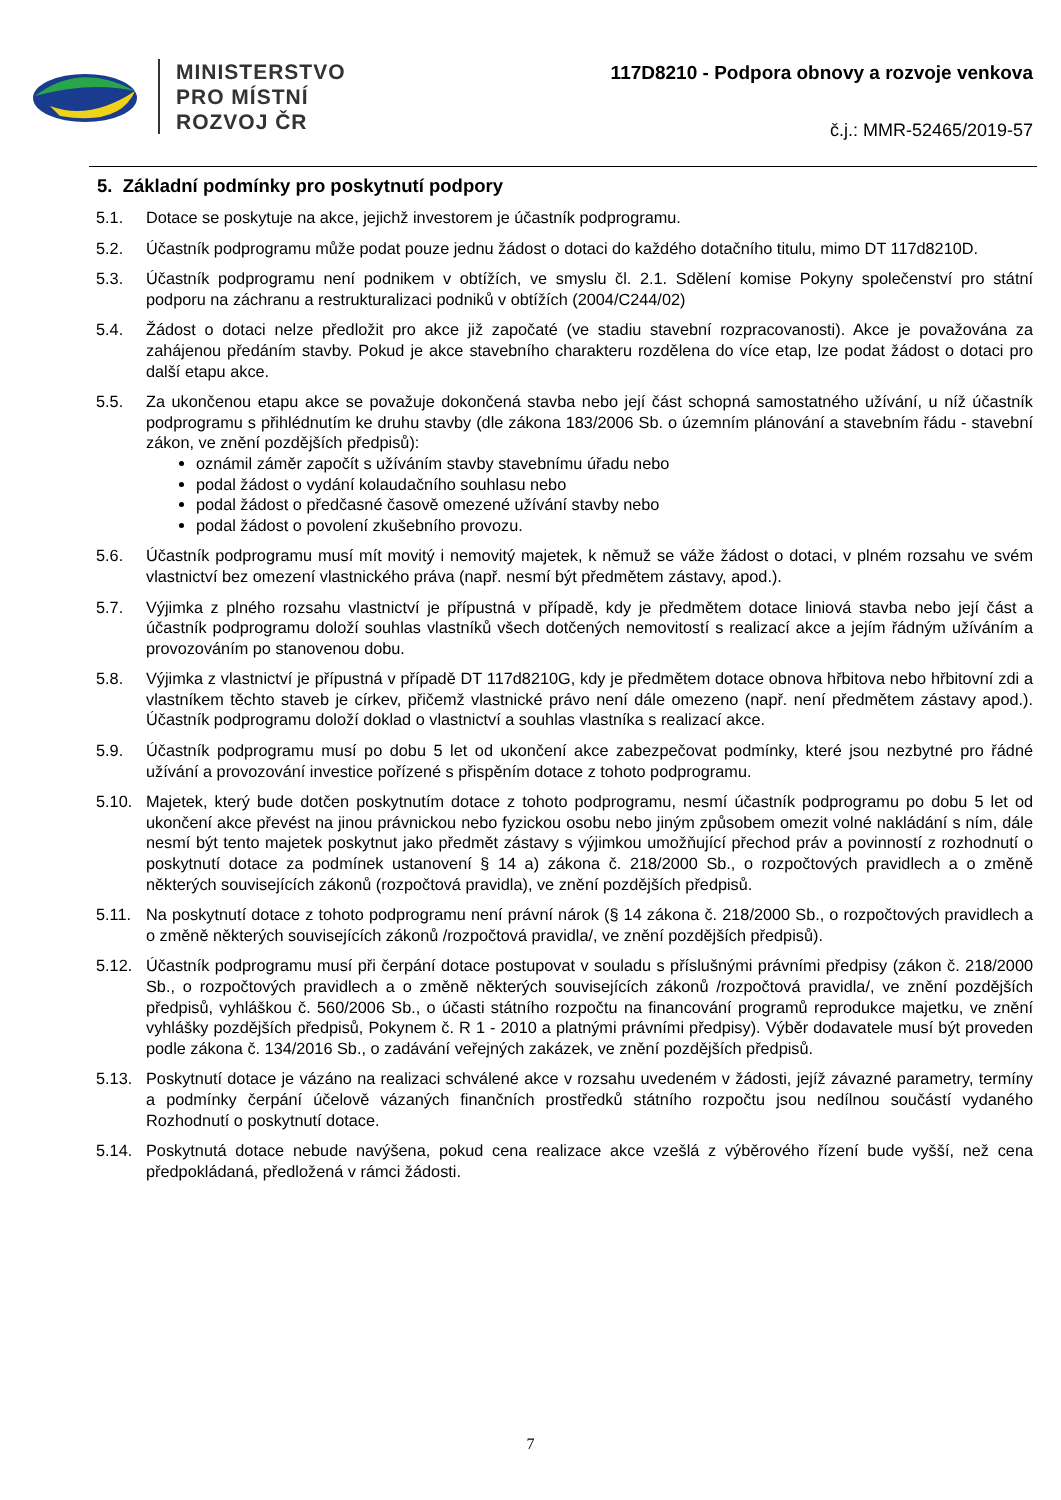MINISTERSTVO
PRO MÍSTNÍ
ROZVOJ ČR
117D8210 - Podpora obnovy a rozvoje venkova
č.j.: MMR-52465/2019-57
5. Základní podmínky pro poskytnutí podpory
5.1. Dotace se poskytuje na akce, jejichž investorem je účastník podprogramu.
5.2. Účastník podprogramu může podat pouze jednu žádost o dotaci do každého dotačního titulu, mimo DT 117d8210D.
5.3. Účastník podprogramu není podnikem v obtížích, ve smyslu čl. 2.1. Sdělení komise Pokyny společenství pro státní podporu na záchranu a restrukturalizaci podniků v obtížích (2004/C244/02)
5.4. Žádost o dotaci nelze předložit pro akce již započaté (ve stadiu stavební rozpracovanosti). Akce je považována za zahájenou předáním stavby. Pokud je akce stavebního charakteru rozdělena do více etap, lze podat žádost o dotaci pro další etapu akce.
5.5. Za ukončenou etapu akce se považuje dokončená stavba nebo její část schopná samostatného užívání, u níž účastník podprogramu s přihlédnutím ke druhu stavby (dle zákona 183/2006 Sb. o územním plánování a stavebním řádu - stavební zákon, ve znění pozdějších předpisů):
oznámil záměr započít s užíváním stavby stavebnímu úřadu nebo
podal žádost o vydání kolaudačního souhlasu nebo
podal žádost o předčasné časově omezené užívání stavby nebo
podal žádost o povolení zkušebního provozu.
5.6. Účastník podprogramu musí mít movitý i nemovitý majetek, k němuž se váže žádost o dotaci, v plném rozsahu ve svém vlastnictví bez omezení vlastnického práva (např. nesmí být předmětem zástavy, apod.).
5.7. Výjimka z plného rozsahu vlastnictví je přípustná v případě, kdy je předmětem dotace liniová stavba nebo její část a účastník podprogramu doloží souhlas vlastníků všech dotčených nemovitostí s realizací akce a jejím řádným užíváním a provozováním po stanovenou dobu.
5.8. Výjimka z vlastnictví je přípustná v případě DT 117d8210G, kdy je předmětem dotace obnova hřbitova nebo hřbitovní zdi a vlastníkem těchto staveb je církev, přičemž vlastnické právo není dále omezeno (např. není předmětem zástavy apod.). Účastník podprogramu doloží doklad o vlastnictví a souhlas vlastníka s realizací akce.
5.9. Účastník podprogramu musí po dobu 5 let od ukončení akce zabezpečovat podmínky, které jsou nezbytné pro řádné užívání a provozování investice pořízené s přispěním dotace z tohoto podprogramu.
5.10. Majetek, který bude dotčen poskytnutím dotace z tohoto podprogramu, nesmí účastník podprogramu po dobu 5 let od ukončení akce převést na jinou právnickou nebo fyzickou osobu nebo jiným způsobem omezit volné nakládání s ním, dále nesmí být tento majetek poskytnut jako předmět zástavy s výjimkou umožňující přechod práv a povinností z rozhodnutí o poskytnutí dotace za podmínek ustanovení § 14 a) zákona č. 218/2000 Sb., o rozpočtových pravidlech a o změně některých souvisejících zákonů (rozpočtová pravidla), ve znění pozdějších předpisů.
5.11. Na poskytnutí dotace z tohoto podprogramu není právní nárok (§ 14 zákona č. 218/2000 Sb., o rozpočtových pravidlech a o změně některých souvisejících zákonů /rozpočtová pravidla/, ve znění pozdějších předpisů).
5.12. Účastník podprogramu musí při čerpání dotace postupovat v souladu s příslušnými právními předpisy (zákon č. 218/2000 Sb., o rozpočtových pravidlech a o změně některých souvisejících zákonů /rozpočtová pravidla/, ve znění pozdějších předpisů, vyhláškou č. 560/2006 Sb., o účasti státního rozpočtu na financování programů reprodukce majetku, ve znění vyhlášky pozdějších předpisů, Pokynem č. R 1 - 2010 a platnými právními předpisy). Výběr dodavatele musí být proveden podle zákona č. 134/2016 Sb., o zadávání veřejných zakázek, ve znění pozdějších předpisů.
5.13. Poskytnutí dotace je vázáno na realizaci schválené akce v rozsahu uvedeném v žádosti, jejíž závazné parametry, termíny a podmínky čerpání účelově vázaných finančních prostředků státního rozpočtu jsou nedílnou součástí vydaného Rozhodnutí o poskytnutí dotace.
5.14. Poskytnutá dotace nebude navýšena, pokud cena realizace akce vzešlá z výběrového řízení bude vyšší, než cena předpokládaná, předložená v rámci žádosti.
7